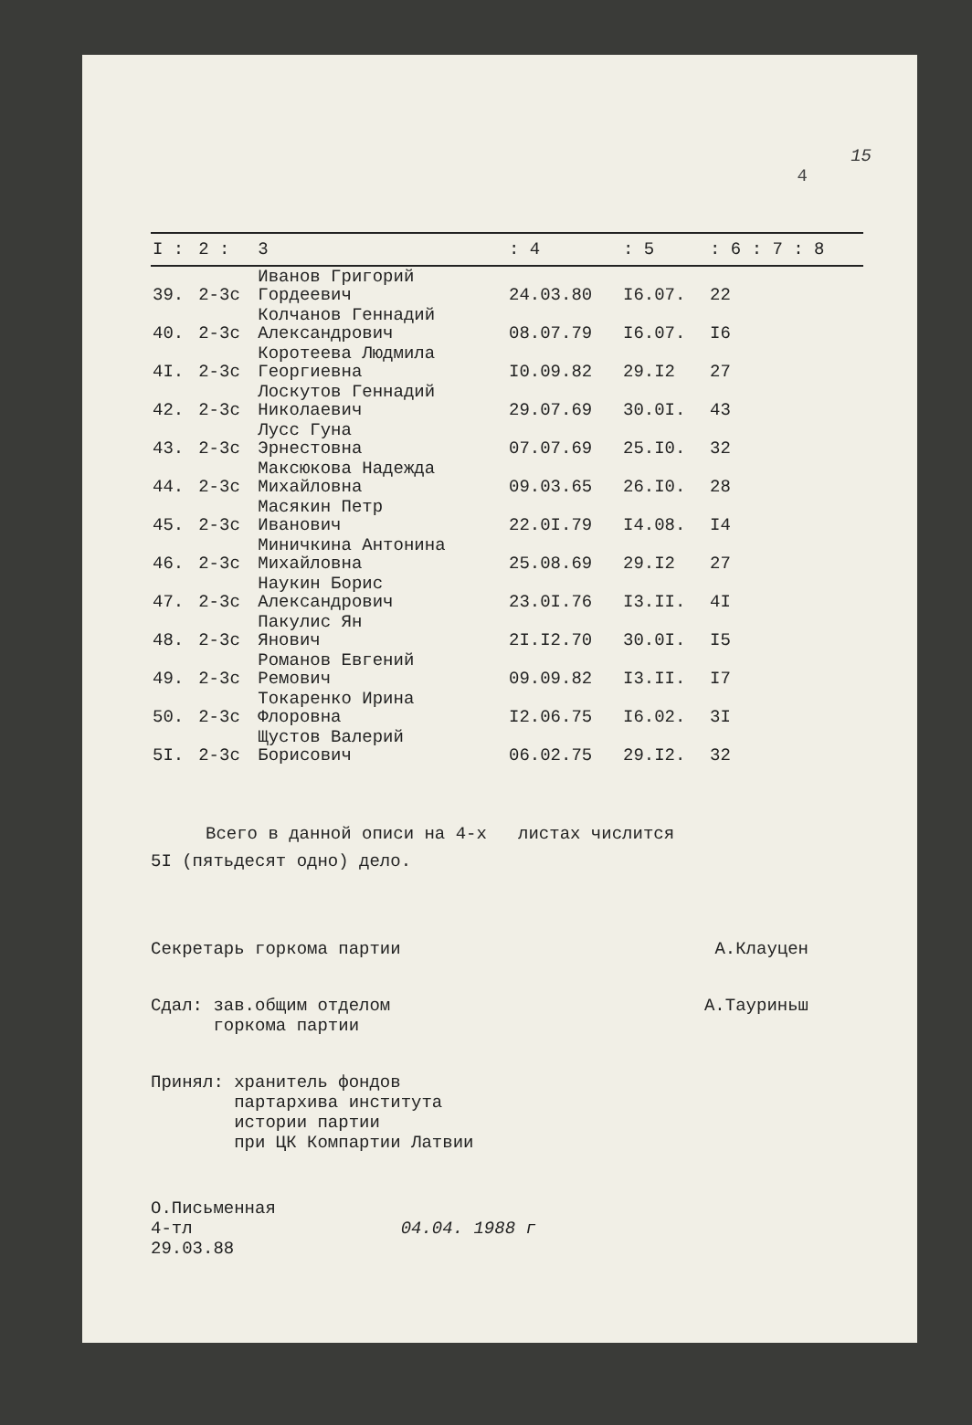15
4
| I : | 2 : | 3 | : 4 | : 5 | : 6 : 7 : 8 |
| --- | --- | --- | --- | --- | --- |
| 39. | 2-3с | Иванов Григорий Гордеевич | 24.03.80 | I6.07. | 22 |
| 40. | 2-3с | Колчанов Геннадий Александрович | 08.07.79 | I6.07. | I6 |
| 4I. | 2-3с | Коротеева Людмила Георгиевна | I0.09.82 | 29.I2 | 27 |
| 42. | 2-3с | Лоскутов Геннадий Николаевич | 29.07.69 | 30.0I. | 43 |
| 43. | 2-3с | Лусс Гуна Эрнестовна | 07.07.69 | 25.I0. | 32 |
| 44. | 2-3с | Максюкова Надежда Михайловна | 09.03.65 | 26.I0. | 28 |
| 45. | 2-3с | Масякин Петр Иванович | 22.0I.79 | I4.08. | I4 |
| 46. | 2-3с | Миничкина Антонина Михайловна | 25.08.69 | 29.I2 | 27 |
| 47. | 2-3с | Наукин Борис Александрович | 23.0I.76 | I3.II. | 4I |
| 48. | 2-3с | Пакулис Ян Янович | 2I.I2.70 | 30.0I. | I5 |
| 49. | 2-3с | Романов Евгений Ремович | 09.09.82 | I3.II. | I7 |
| 50. | 2-3с | Токаренко Ирина Флоровна | I2.06.75 | I6.02. | 3I |
| 5I. | 2-3с | Щустов Валерий Борисович | 06.02.75 | 29.I2. | 32 |
Всего в данной описи на 4-х листах числится
5I (пятьдесят одно) дело.
Секретарь горкома партии А.Клауцен
Сдал: зав.общим отделом
горкома партии А.Тауриньш
Принял: хранитель фондов
партархива института
истории партии
при ЦК Компартии Латвии
О.Письменная
4-тл 04.04. 1988 г
29.03.88